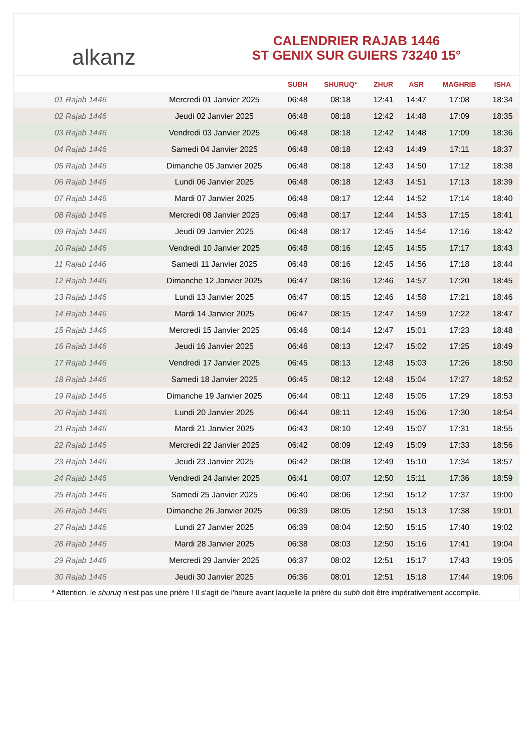alkanz
CALENDRIER RAJAB 1446
ST GENIX SUR GUIERS 73240 15°
| | | SUBH | SHURUQ* | ZHUR | ASR | MAGHRIB | ISHA |
| --- | --- | --- | --- | --- | --- | --- | --- |
| 01 Rajab 1446 | Mercredi 01 Janvier 2025 | 06:48 | 08:18 | 12:41 | 14:47 | 17:08 | 18:34 |
| 02 Rajab 1446 | Jeudi 02 Janvier 2025 | 06:48 | 08:18 | 12:42 | 14:48 | 17:09 | 18:35 |
| 03 Rajab 1446 | Vendredi 03 Janvier 2025 | 06:48 | 08:18 | 12:42 | 14:48 | 17:09 | 18:36 |
| 04 Rajab 1446 | Samedi 04 Janvier 2025 | 06:48 | 08:18 | 12:43 | 14:49 | 17:11 | 18:37 |
| 05 Rajab 1446 | Dimanche 05 Janvier 2025 | 06:48 | 08:18 | 12:43 | 14:50 | 17:12 | 18:38 |
| 06 Rajab 1446 | Lundi 06 Janvier 2025 | 06:48 | 08:18 | 12:43 | 14:51 | 17:13 | 18:39 |
| 07 Rajab 1446 | Mardi 07 Janvier 2025 | 06:48 | 08:17 | 12:44 | 14:52 | 17:14 | 18:40 |
| 08 Rajab 1446 | Mercredi 08 Janvier 2025 | 06:48 | 08:17 | 12:44 | 14:53 | 17:15 | 18:41 |
| 09 Rajab 1446 | Jeudi 09 Janvier 2025 | 06:48 | 08:17 | 12:45 | 14:54 | 17:16 | 18:42 |
| 10 Rajab 1446 | Vendredi 10 Janvier 2025 | 06:48 | 08:16 | 12:45 | 14:55 | 17:17 | 18:43 |
| 11 Rajab 1446 | Samedi 11 Janvier 2025 | 06:48 | 08:16 | 12:45 | 14:56 | 17:18 | 18:44 |
| 12 Rajab 1446 | Dimanche 12 Janvier 2025 | 06:47 | 08:16 | 12:46 | 14:57 | 17:20 | 18:45 |
| 13 Rajab 1446 | Lundi 13 Janvier 2025 | 06:47 | 08:15 | 12:46 | 14:58 | 17:21 | 18:46 |
| 14 Rajab 1446 | Mardi 14 Janvier 2025 | 06:47 | 08:15 | 12:47 | 14:59 | 17:22 | 18:47 |
| 15 Rajab 1446 | Mercredi 15 Janvier 2025 | 06:46 | 08:14 | 12:47 | 15:01 | 17:23 | 18:48 |
| 16 Rajab 1446 | Jeudi 16 Janvier 2025 | 06:46 | 08:13 | 12:47 | 15:02 | 17:25 | 18:49 |
| 17 Rajab 1446 | Vendredi 17 Janvier 2025 | 06:45 | 08:13 | 12:48 | 15:03 | 17:26 | 18:50 |
| 18 Rajab 1446 | Samedi 18 Janvier 2025 | 06:45 | 08:12 | 12:48 | 15:04 | 17:27 | 18:52 |
| 19 Rajab 1446 | Dimanche 19 Janvier 2025 | 06:44 | 08:11 | 12:48 | 15:05 | 17:29 | 18:53 |
| 20 Rajab 1446 | Lundi 20 Janvier 2025 | 06:44 | 08:11 | 12:49 | 15:06 | 17:30 | 18:54 |
| 21 Rajab 1446 | Mardi 21 Janvier 2025 | 06:43 | 08:10 | 12:49 | 15:07 | 17:31 | 18:55 |
| 22 Rajab 1446 | Mercredi 22 Janvier 2025 | 06:42 | 08:09 | 12:49 | 15:09 | 17:33 | 18:56 |
| 23 Rajab 1446 | Jeudi 23 Janvier 2025 | 06:42 | 08:08 | 12:49 | 15:10 | 17:34 | 18:57 |
| 24 Rajab 1446 | Vendredi 24 Janvier 2025 | 06:41 | 08:07 | 12:50 | 15:11 | 17:36 | 18:59 |
| 25 Rajab 1446 | Samedi 25 Janvier 2025 | 06:40 | 08:06 | 12:50 | 15:12 | 17:37 | 19:00 |
| 26 Rajab 1446 | Dimanche 26 Janvier 2025 | 06:39 | 08:05 | 12:50 | 15:13 | 17:38 | 19:01 |
| 27 Rajab 1446 | Lundi 27 Janvier 2025 | 06:39 | 08:04 | 12:50 | 15:15 | 17:40 | 19:02 |
| 28 Rajab 1446 | Mardi 28 Janvier 2025 | 06:38 | 08:03 | 12:50 | 15:16 | 17:41 | 19:04 |
| 29 Rajab 1446 | Mercredi 29 Janvier 2025 | 06:37 | 08:02 | 12:51 | 15:17 | 17:43 | 19:05 |
| 30 Rajab 1446 | Jeudi 30 Janvier 2025 | 06:36 | 08:01 | 12:51 | 15:18 | 17:44 | 19:06 |
* Attention, le shuruq n'est pas une prière ! Il s'agit de l'heure avant laquelle la prière du subh doit être impérativement accomplie.